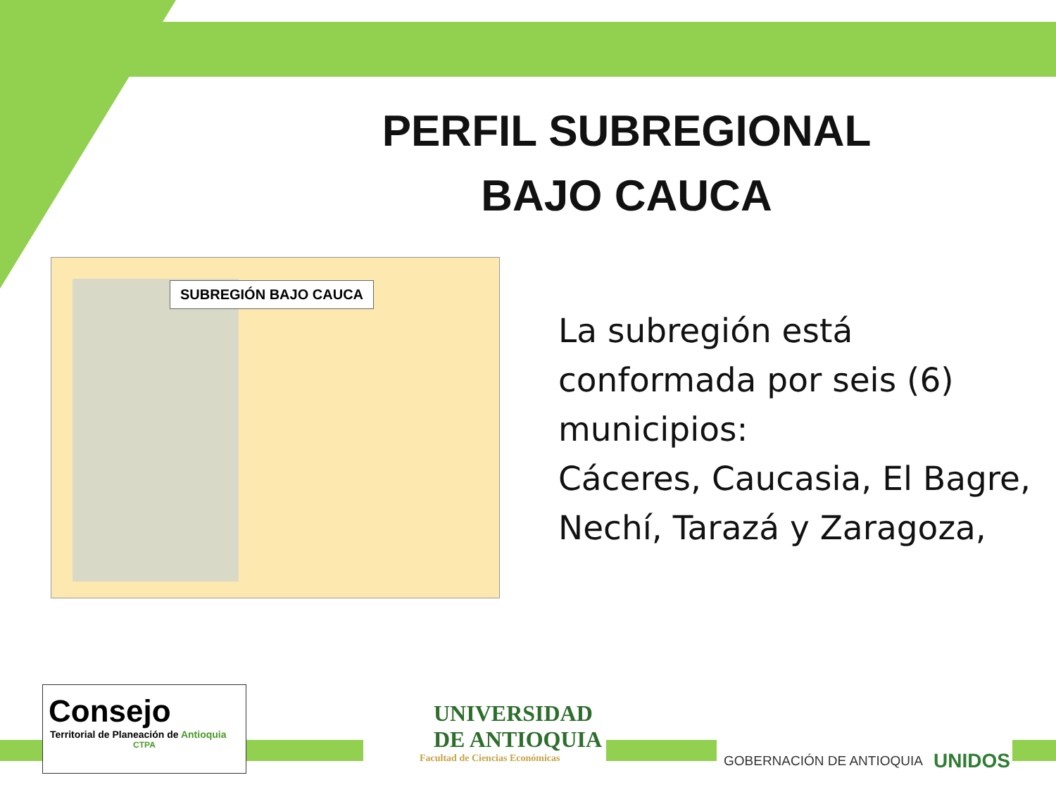PERFIL SUBREGIONAL
BAJO CAUCA
SUBREGIÓN BAJO CAUCA
La subregión está conformada por seis (6) municipios:
Cáceres, Caucasia, El Bagre, Nechí, Tarazá y Zaragoza,
Consejo
Territorial de Planeación de Antioquia
CTPA
UNIVERSIDAD
DE ANTIOQUIA
Facultad de Ciencias Económicas
GOBERNACIÓN DE ANTIOQUIA UNIDOS